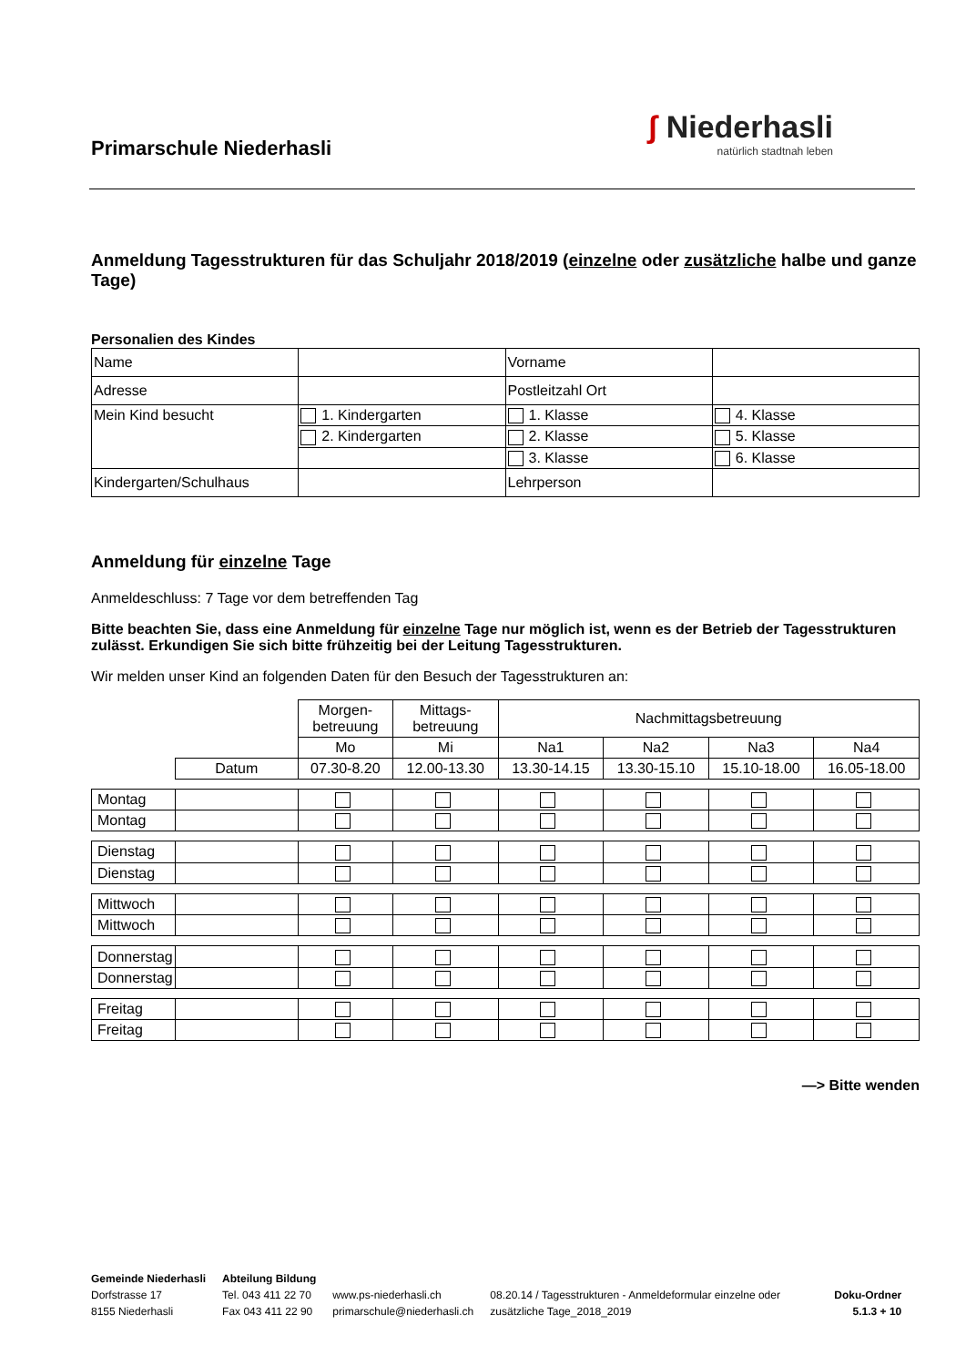Primarschule Niederhasli
ʃ Niederhasli
natürlich stadtnah leben
Anmeldung Tagesstrukturen für das Schuljahr 2018/2019 (einzelne oder zusätzliche halbe und ganze Tage)
Personalien des Kindes
| Name | | Vorname | |
| Adresse | | Postleitzahl Ort | |
| Mein Kind besucht | 1. Kindergarten | 1. Klasse | 4. Klasse |
| | 2. Kindergarten | 2. Klasse | 5. Klasse |
| | | 3. Klasse | 6. Klasse |
| Kindergarten/Schulhaus | | Lehrperson | |
Anmeldung für einzelne Tage
Anmeldeschluss: 7 Tage vor dem betreffenden Tag
Bitte beachten Sie, dass eine Anmeldung für einzelne Tage nur möglich ist, wenn es der Betrieb der Tagesstrukturen zulässt. Erkundigen Sie sich bitte frühzeitig bei der Leitung Tagesstrukturen.
Wir melden unser Kind an folgenden Daten für den Besuch der Tagesstrukturen an:
| | | Morgen- betreuung | Mittags- betreuung | Nachmittagsbetreuung | | | |
| | | Mo | Mi | Na1 | Na2 | Na3 | Na4 |
| | Datum | 07.30-8.20 | 12.00-13.30 | 13.30-14.15 | 13.30-15.10 | 15.10-18.00 | 16.05-18.00 |
| Montag | | | | | | | |
| Montag | | | | | | | |
| Dienstag | | | | | | | |
| Dienstag | | | | | | | |
| Mittwoch | | | | | | | |
| Mittwoch | | | | | | | |
| Donnerstag | | | | | | | |
| Donnerstag | | | | | | | |
| Freitag | | | | | | | |
| Freitag | | | | | | | |
—> Bitte wenden
Gemeinde Niederhasli
Dorfstrasse 17
8155 Niederhasli
Abteilung Bildung
Tel. 043 411 22 70
Fax 043 411 22 90
www.ps-niederhasli.ch
primarschule@niederhasli.ch
08.20.14 / Tagesstrukturen - Anmeldeformular einzelne oder zusätzliche Tage_2018_2019
Doku-Ordner
5.1.3 + 10